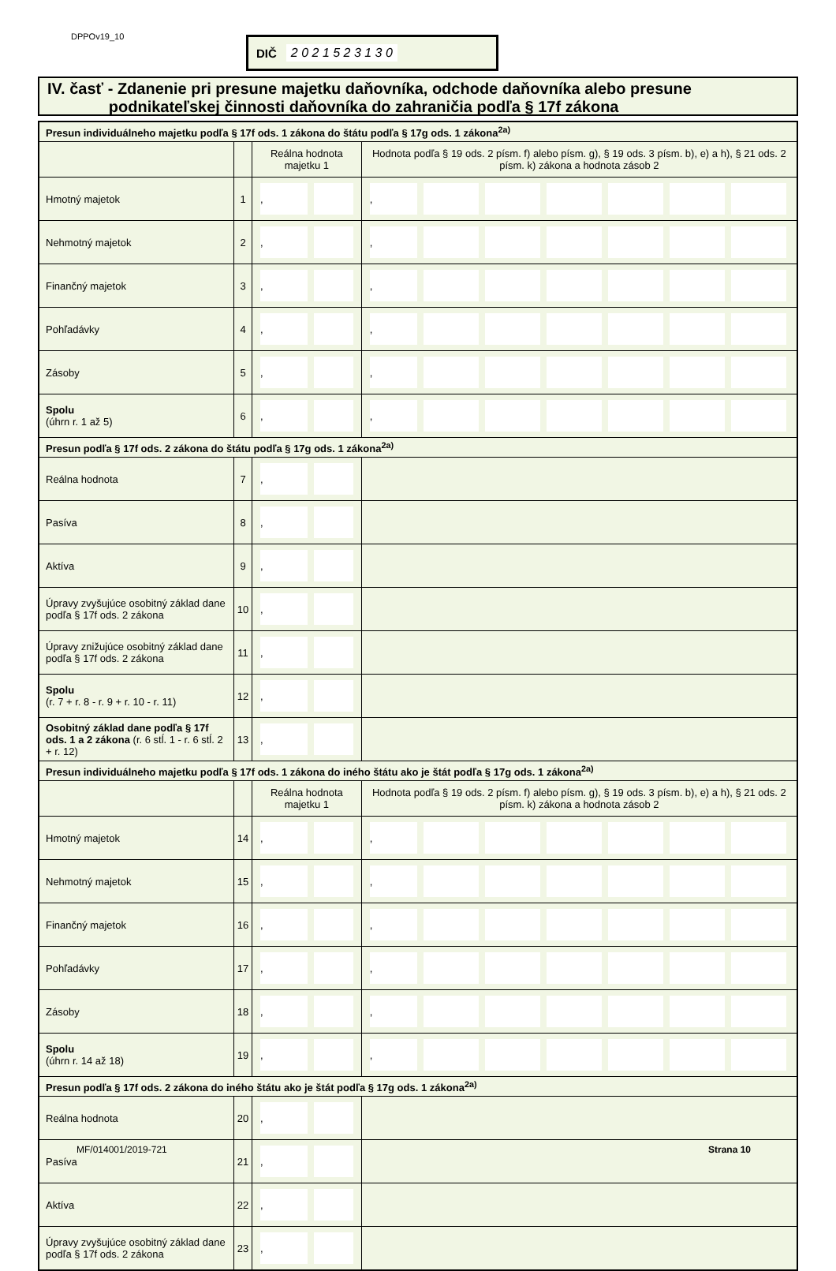DPPOv19_10 DIČ 2 0 2 1 5 2 3 1 3 0
IV. časť - Zdanenie pri presune majetku daňovníka, odchode daňovníka alebo presune
podnikateľskej činnosti daňovníka do zahraničia podľa § 17f zákona
| Presun individuálneho majetku podľa § 17f ods. 1 zákona do štátu podľa § 17g ods. 1 zákona<sup>2a)</sup> | | | |
| | | Reálna hodnota majetku 1 | Hodnota podľa § 19 ods. 2 písm. f) alebo písm. g), § 19 ods. 3 písm. b), e) a h), § 21 ods. 2 písm. k) zákona a hodnota zásob 2 |
| Hmotný majetok | 1 | , | , |
| Nehmotný majetok | 2 | , | , |
| Finančný majetok | 3 | , | , |
| Pohľadávky | 4 | , | , |
| Zásoby | 5 | , | , |
| Spolu (úhrn r. 1 až 5) | 6 | , | , |
| Presun podľa § 17f ods. 2 zákona do štátu podľa § 17g ods. 1 zákona<sup>2a)</sup> | | | |
| Reálna hodnota | 7 | , | |
| Pasíva | 8 | , | |
| Aktíva | 9 | , | |
| Úpravy zvyšujúce osobitný základ dane podľa § 17f ods. 2 zákona | 10 | , | |
| Úpravy znižujúce osobitný základ dane podľa § 17f ods. 2 zákona | 11 | , | |
| Spolu (r. 7 + r. 8 - r. 9 + r. 10 - r. 11) | 12 | , | |
| Osobitný základ dane podľa § 17f ods. 1 a 2 zákona (r. 6 stĺ. 1 - r. 6 stĺ. 2 + r. 12) | 13 | , | |
| Presun individuálneho majetku podľa § 17f ods. 1 zákona do iného štátu ako je štát podľa § 17g ods. 1 zákona<sup>2a)</sup> | | | |
| | | Reálna hodnota majetku 1 | Hodnota podľa § 19 ods. 2 písm. f) alebo písm. g), § 19 ods. 3 písm. b), e) a h), § 21 ods. 2 písm. k) zákona a hodnota zásob 2 |
| Hmotný majetok | 14 | , | , |
| Nehmotný majetok | 15 | , | , |
| Finančný majetok | 16 | , | , |
| Pohľadávky | 17 | , | , |
| Zásoby | 18 | , | , |
| Spolu (úhrn r. 14 až 18) | 19 | , | , |
| Presun podľa § 17f ods. 2 zákona do iného štátu ako je štát podľa § 17g ods. 1 zákona<sup>2a)</sup> | | | |
| Reálna hodnota | 20 | , | |
| Pasíva | 21 | , | |
| Aktíva | 22 | , | |
| Úpravy zvyšujúce osobitný základ dane podľa § 17f ods. 2 zákona | 23 | , | |
MF/014001/2019-721 Strana 10